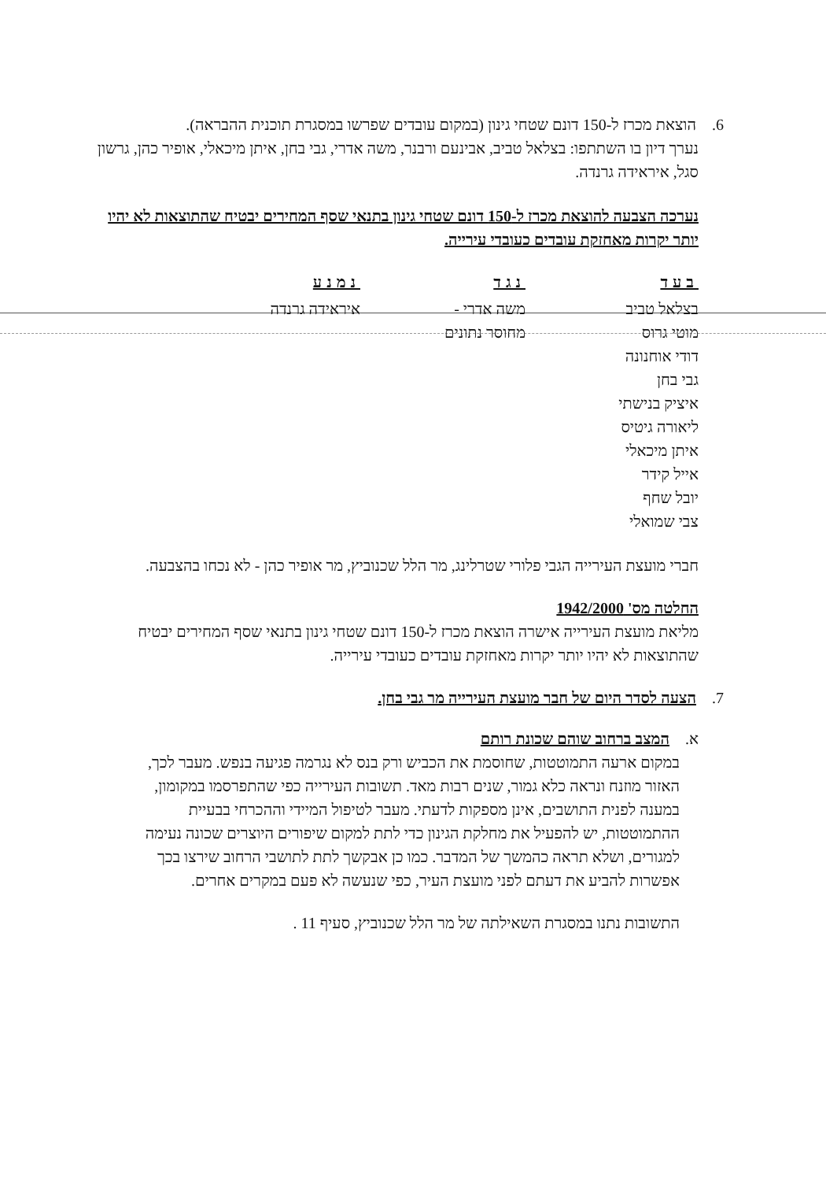6. הוצאת מכרז ל-150 דונם שטחי גינון (במקום עובדים שפרשו במסגרת תוכנית ההבראה).
נערך דיון בו השתתפו: בצלאל טביב, אבינעם ורבנר, משה אדרי, גבי בחן, איתן מיכאלי, אופיר כהן, גרשון סגל, איראידה גרנדה.
נערכה הצבעה להוצאת מכרז ל-150 דונם שטחי גינון בתנאי שסף המחירים יבטיח שהתוצאות לא יהיו יותר יקרות מאחזקת עובדים כעובדי עירייה.
| בעד | נגד | נמנע |
| --- | --- | --- |
| בצלאל טביב מוטי גרוס דודי אוחנונה גבי בחן איציק בנישתי ליאורה גיטיס איתן מיכאלי אייל קידר יובל שחף צבי שמואלי | משה אדרי - מחוסר נתונים | איראידה גרנדה |
חברי מועצת העירייה הגבי פלורי שטרלינג, מר הלל שכנוביץ, מר אופיר כהן - לא נכחו בהצבעה.
החלטה מס' 1942/2000
מליאת מועצת העירייה אישרה הוצאת מכרז ל-150 דונם שטחי גינון בתנאי שסף המחירים יבטיח שהתוצאות לא יהיו יותר יקרות מאחזקת עובדים כעובדי עירייה.
7. הצעה לסדר היום של חבר מועצת העירייה מר גבי בחן.
א. המצב ברחוב שוהם שכונת רותם
במקום ארעה התמוטטות, שחוסמת את הכביש ורק בנס לא נגרמה פגיעה בנפש. מעבר לכך, האזור מוזנח ונראה כלא גמור, שנים רבות מאד. תשובות העירייה כפי שהתפרסמו במקומון, במענה לפנית התושבים, אינן מספקות לדעתי. מעבר לטיפול המיידי וההכרחי בבעיית ההתמוטטות, יש להפעיל את מחלקת הגינון כדי לתת למקום שיפורים היוצרים שכונה נעימה למגורים, ושלא תראה כהמשך של המדבר. כמו כן אבקשך לתת לתושבי הרחוב שירצו בכך אפשרות להביע את דעתם לפני מועצת העיר, כפי שנעשה לא פעם במקרים אחרים.
התשובות נתנו במסגרת השאילתה של מר הלל שכנוביץ, סעיף 11 .